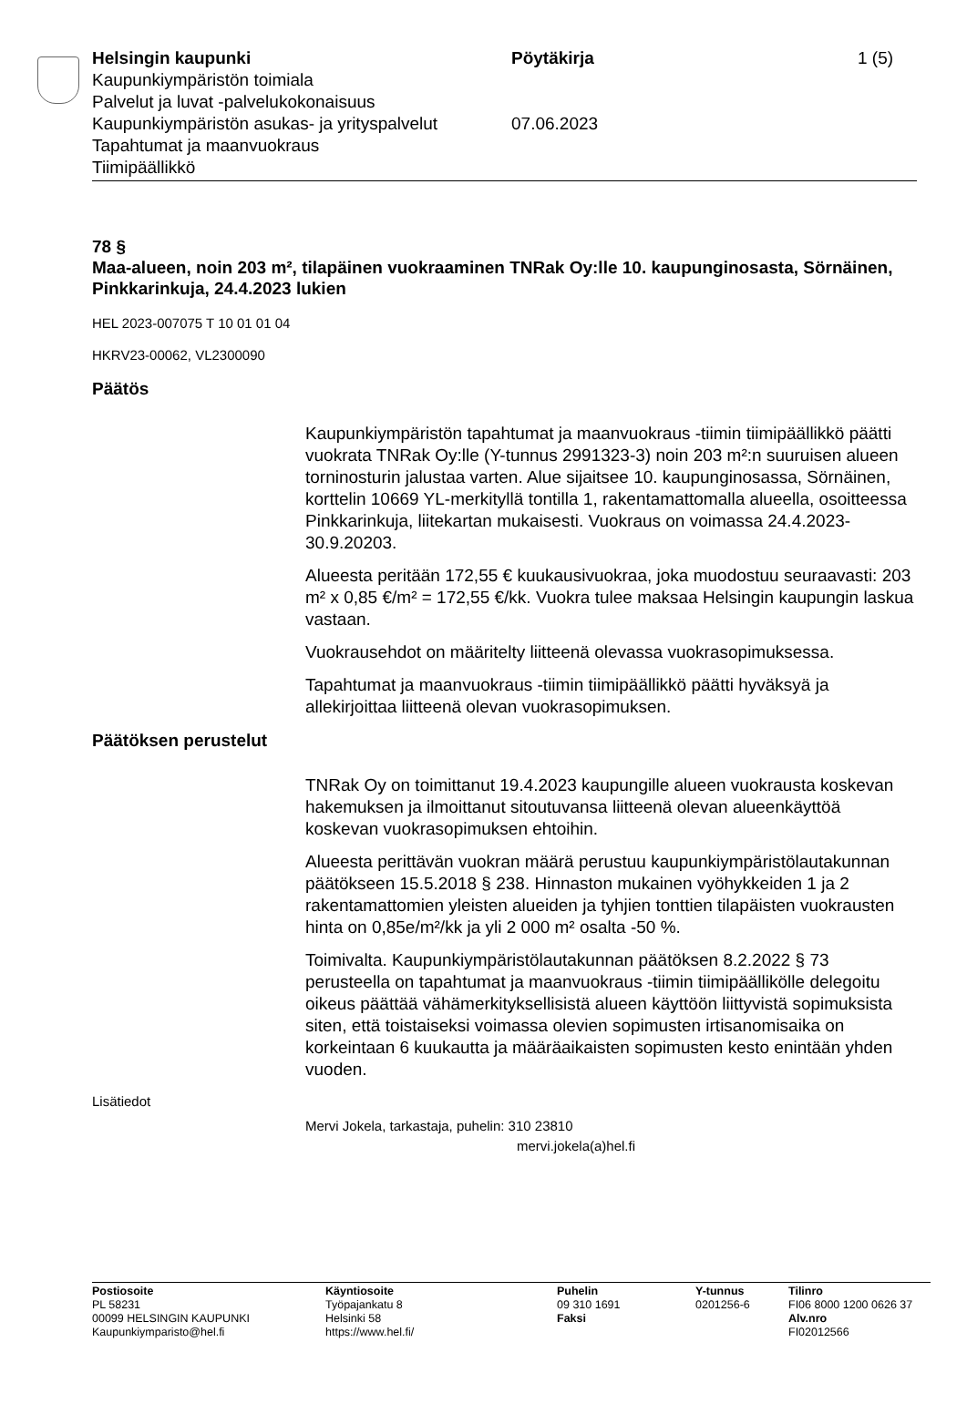Helsingin kaupunki Pöytäkirja 1 (5)
Kaupunkiympäristön toimiala
Palvelut ja luvat -palvelukokonaisuus
Kaupunkiympäristön asukas- ja yrityspalvelut
07.06.2023
Tapahtumat ja maanvuokraus
Tiimipäällikkö
78 §
Maa-alueen, noin 203 m², tilapäinen vuokraaminen TNRak Oy:lle 10. kaupunginosasta, Sörnäinen, Pinkkarinkuja, 24.4.2023 lukien
HEL 2023-007075 T 10 01 01 04
HKRV23-00062, VL2300090
Päätös
Kaupunkiympäristön tapahtumat ja maanvuokraus -tiimin tiimipäällikkö päätti vuokrata TNRak Oy:lle (Y-tunnus 2991323-3) noin 203 m²:n suuruisen alueen torninosturin jalustaa varten. Alue sijaitsee 10. kaupunginosassa, Sörnäinen, korttelin 10669 YL-merkityllä tontilla 1, rakentamattomalla alueella, osoitteessa Pinkkarinkuja, liitekartan mukaisesti. Vuokraus on voimassa 24.4.2023-30.9.20203.
Alueesta peritään 172,55 € kuukausivuokraa, joka muodostuu seuraavasti: 203 m² x 0,85 €/m² = 172,55 €/kk. Vuokra tulee maksaa Helsingin kaupungin laskua vastaan.
Vuokrausehdot on määritelty liitteenä olevassa vuokrasopimuksessa.
Tapahtumat ja maanvuokraus -tiimin tiimipäällikkö päätti hyväksyä ja allekirjoittaa liitteenä olevan vuokrasopimuksen.
Päätöksen perustelut
TNRak Oy on toimittanut 19.4.2023 kaupungille alueen vuokrausta koskevan hakemuksen ja ilmoittanut sitoutuvansa liitteenä olevan alueenkäyttöä koskevan vuokrasopimuksen ehtoihin.
Alueesta perittävän vuokran määrä perustuu kaupunkiympäristölautakunnan päätökseen 15.5.2018 § 238. Hinnaston mukainen vyöhykkeiden 1 ja 2 rakentamattomien yleisten alueiden ja tyhjien tonttien tilapäisten vuokrausten hinta on 0,85e/m²/kk ja yli 2 000 m² osalta -50 %.
Toimivalta. Kaupunkiympäristölautakunnan päätöksen 8.2.2022 § 73 perusteella on tapahtumat ja maanvuokraus -tiimin tiimipäällikölle delegoitu oikeus päättää vähämerkityksellisistä alueen käyttöön liittyvistä sopimuksista siten, että toistaiseksi voimassa olevien sopimusten irtisanomisaika on korkeintaan 6 kuukautta ja määräaikaisten sopimusten kesto enintään yhden vuoden.
Lisätiedot
Mervi Jokela, tarkastaja, puhelin: 310 23810
mervi.jokela(a)hel.fi
Postiosoite
PL 58231
00099 HELSINGIN KAUPUNKI
Kaupunkiymparisto@hel.fi
Käyntiosoite
Työpajankatu 8
Helsinki 58
https://www.hel.fi/
Puhelin
09 310 1691
Faksi
Y-tunnus
0201256-6
Tilinro
FI06 8000 1200 0626 37
Alv.nro
FI02012566